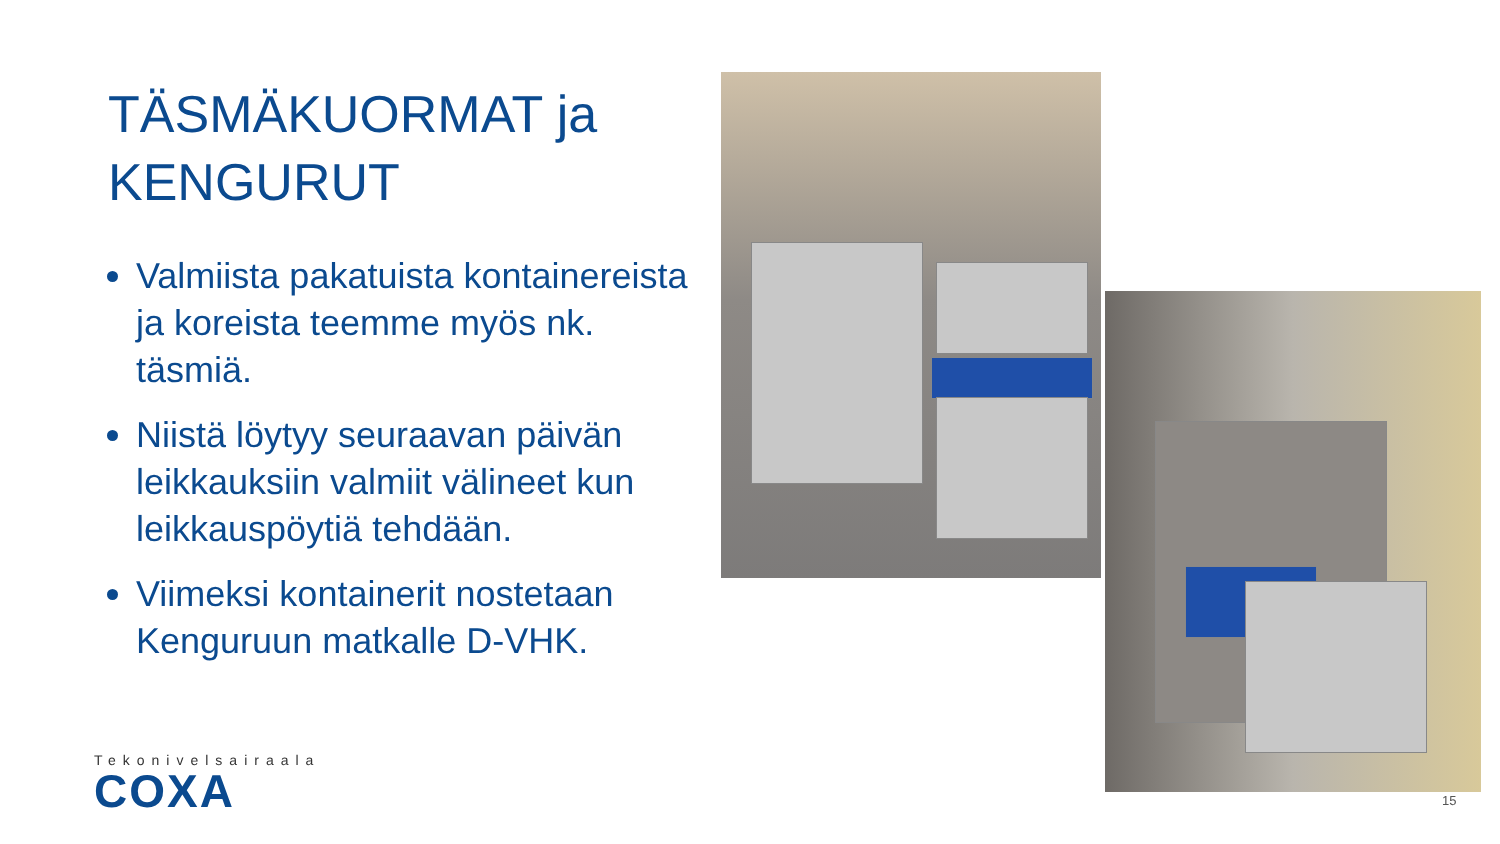TÄSMÄKUORMAT ja KENGURUT
Valmiista pakatuista kontainereista ja koreista teemme myös nk. täsmiä.
Niistä löytyy seuraavan päivän leikkauksiin valmiit välineet kun leikkauspöytiä tehdään.
Viimeksi kontainerit nostetaan Kenguruun matkalle D-VHK.
Tekonivelsairaala
COXA
15